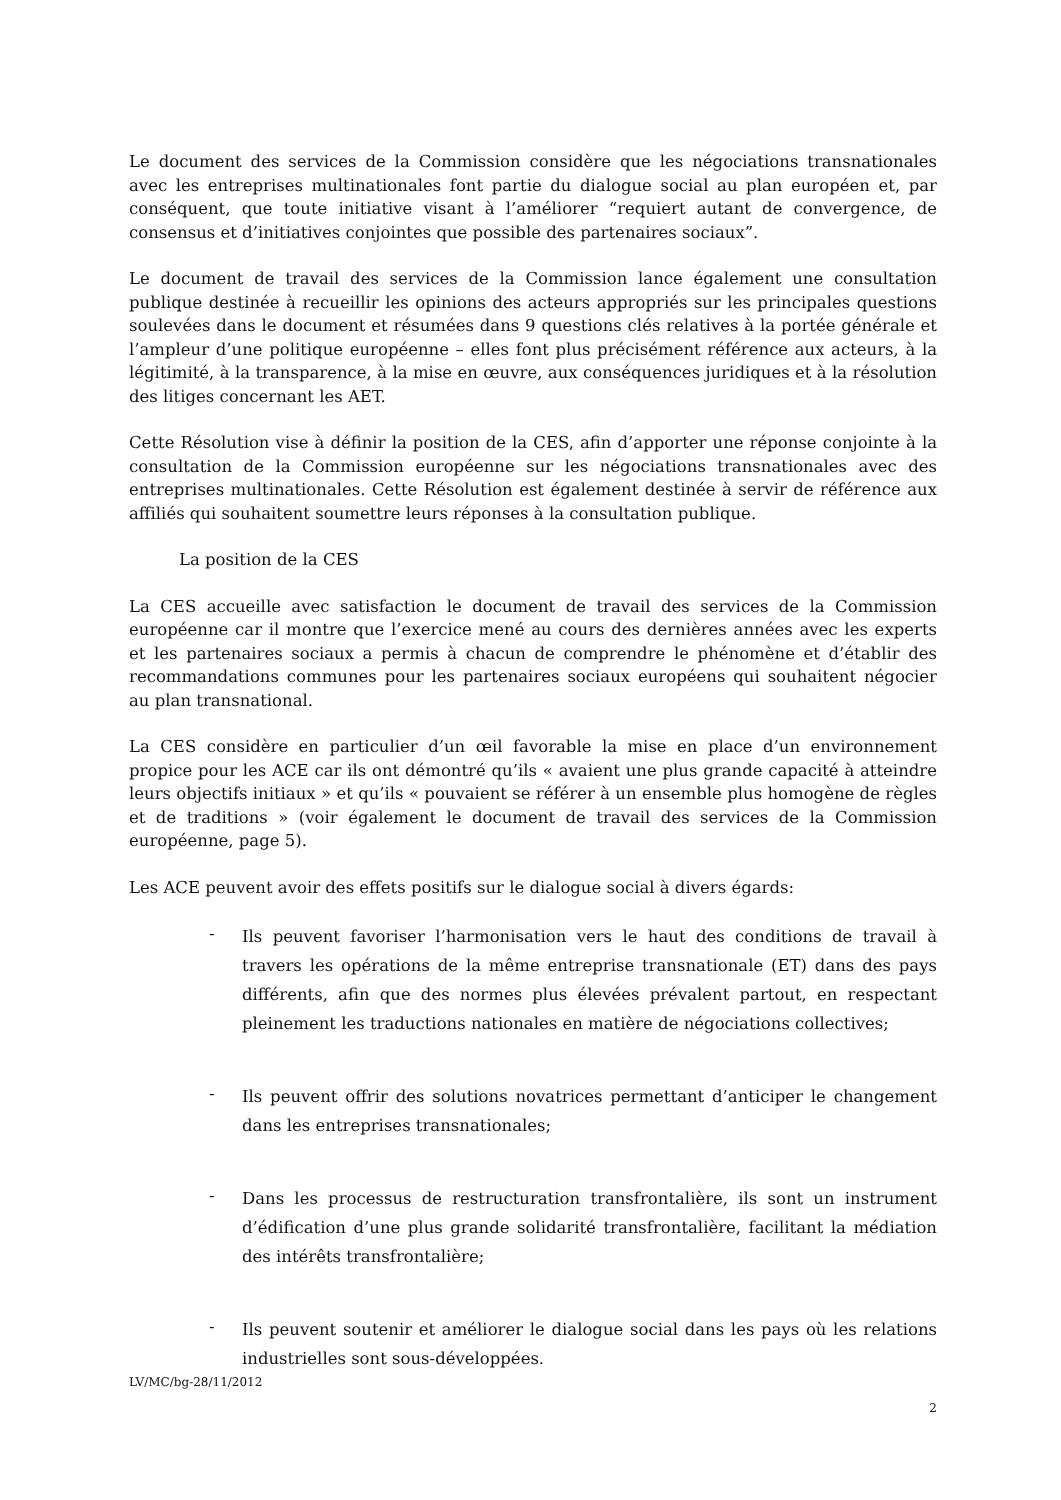Le document des services de la Commission considère que les négociations transnationales avec les entreprises multinationales font partie du dialogue social au plan européen et, par conséquent, que toute initiative visant à l’améliorer “requiert autant de convergence, de consensus et d’initiatives conjointes que possible des partenaires sociaux”.
Le document de travail des services de la Commission lance également une consultation publique destinée à recueillir les opinions des acteurs appropriés sur les principales questions soulevées dans le document et résumées dans 9 questions clés relatives à la portée générale et l’ampleur d’une politique européenne – elles font plus précisément référence aux acteurs, à la légitimité, à la transparence, à la mise en œuvre, aux conséquences juridiques et à la résolution des litiges concernant les AET.
Cette Résolution vise à définir la position de la CES, afin d’apporter une réponse conjointe à la consultation de la Commission européenne sur les négociations transnationales avec des entreprises multinationales. Cette Résolution est également destinée à servir de référence aux affiliés qui souhaitent soumettre leurs réponses à la consultation publique.
La position de la CES
La CES accueille avec satisfaction le document de travail des services de la Commission européenne car il montre que l’exercice mené au cours des dernières années avec les experts et les partenaires sociaux a permis à chacun de comprendre le phénomène et d’établir des recommandations communes pour les partenaires sociaux européens qui souhaitent négocier au plan transnational.
La CES considère en particulier d’un œil favorable la mise en place d’un environnement propice pour les ACE car ils ont démontré qu’ils « avaient une plus grande capacité à atteindre leurs objectifs initiaux » et qu’ils « pouvaient se référer à un ensemble plus homogène de règles et de traditions » (voir également le document de travail des services de la Commission européenne, page 5).
Les ACE peuvent avoir des effets positifs sur le dialogue social à divers égards:
-
Ils peuvent favoriser l’harmonisation vers le haut des conditions de travail à travers les opérations de la même entreprise transnationale (ET) dans des pays différents, afin que des normes plus élevées prévalent partout, en respectant pleinement les traductions nationales en matière de négociations collectives;
-
Ils peuvent offrir des solutions novatrices permettant d’anticiper le changement dans les entreprises transnationales;
-
Dans les processus de restructuration transfrontalière, ils sont un instrument d’édification d’une plus grande solidarité transfrontalière, facilitant la médiation des intérêts transfrontalière;
-
Ils peuvent soutenir et améliorer le dialogue social dans les pays où les relations industrielles sont sous-développées.
LV/MC/bg-28/11/2012
2